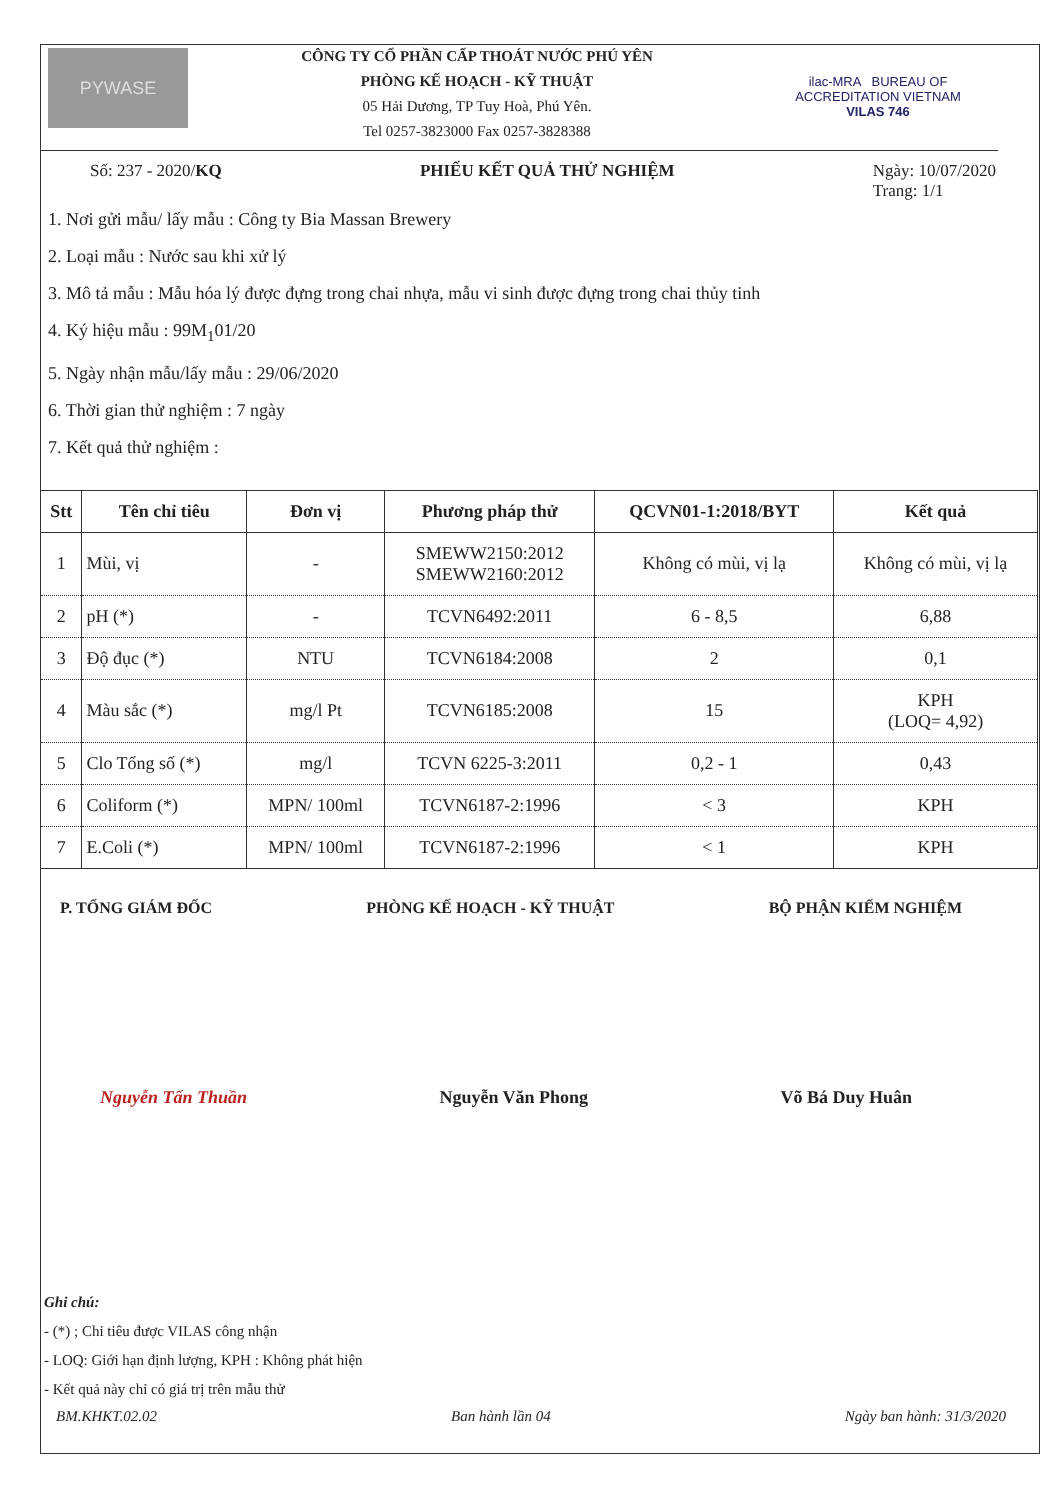PYWASE
CÔNG TY CỔ PHẦN CẤP THOÁT NƯỚC PHÚ YÊN
PHÒNG KẾ HOẠCH - KỸ THUẬT
05 Hải Dương, TP Tuy Hoà, Phú Yên.
Tel 0257-3823000 Fax 0257-3828388
ilac-MRA BUREAU OF ACCREDITATION VIETNAM
VILAS 746
Số: 237 - 2020/KQ PHIẾU KẾT QUẢ THỬ NGHIỆM Ngày: 10/07/2020
Trang: 1/1
1. Nơi gửi mẫu/ lấy mẫu : Công ty Bia Massan Brewery
2. Loại mẫu : Nước sau khi xử lý
3. Mô tả mẫu : Mẫu hóa lý được đựng trong chai nhựa, mẫu vi sinh được đựng trong chai thủy tinh
4. Ký hiệu mẫu : 99M<sub>1</sub>01/20
5. Ngày nhận mẫu/lấy mẫu : 29/06/2020
6. Thời gian thử nghiệm : 7 ngày
7. Kết quả thử nghiệm :
| Stt | Tên chỉ tiêu | Đơn vị | Phương pháp thử | QCVN01-1:2018/BYT | Kết quả |
| --- | --- | --- | --- | --- | --- |
| 1 | Mùi, vị | - | SMEWW2150:2012 SMEWW2160:2012 | Không có mùi, vị lạ | Không có mùi, vị lạ |
| 2 | pH (*) | - | TCVN6492:2011 | 6 - 8,5 | 6,88 |
| 3 | Độ đục (*) | NTU | TCVN6184:2008 | 2 | 0,1 |
| 4 | Màu sắc (*) | mg/l Pt | TCVN6185:2008 | 15 | KPH (LOQ= 4,92) |
| 5 | Clo Tổng số (*) | mg/l | TCVN 6225-3:2011 | 0,2 - 1 | 0,43 |
| 6 | Coliform (*) | MPN/ 100ml | TCVN6187-2:1996 | < 3 | KPH |
| 7 | E.Coli (*) | MPN/ 100ml | TCVN6187-2:1996 | < 1 | KPH |
P. TỔNG GIÁM ĐỐC PHÒNG KẾ HOẠCH - KỸ THUẬT BỘ PHẬN KIỂM NGHIỆM
Nguyễn Tấn Thuần Nguyễn Văn Phong Võ Bá Duy Huân
Ghi chú:
- (*) ; Chỉ tiêu được VILAS công nhận
- LOQ: Giới hạn định lượng, KPH : Không phát hiện
- Kết quả này chỉ có giá trị trên mẫu thử
BM.KHKT.02.02 Ban hành lần 04 Ngày ban hành: 31/3/2020